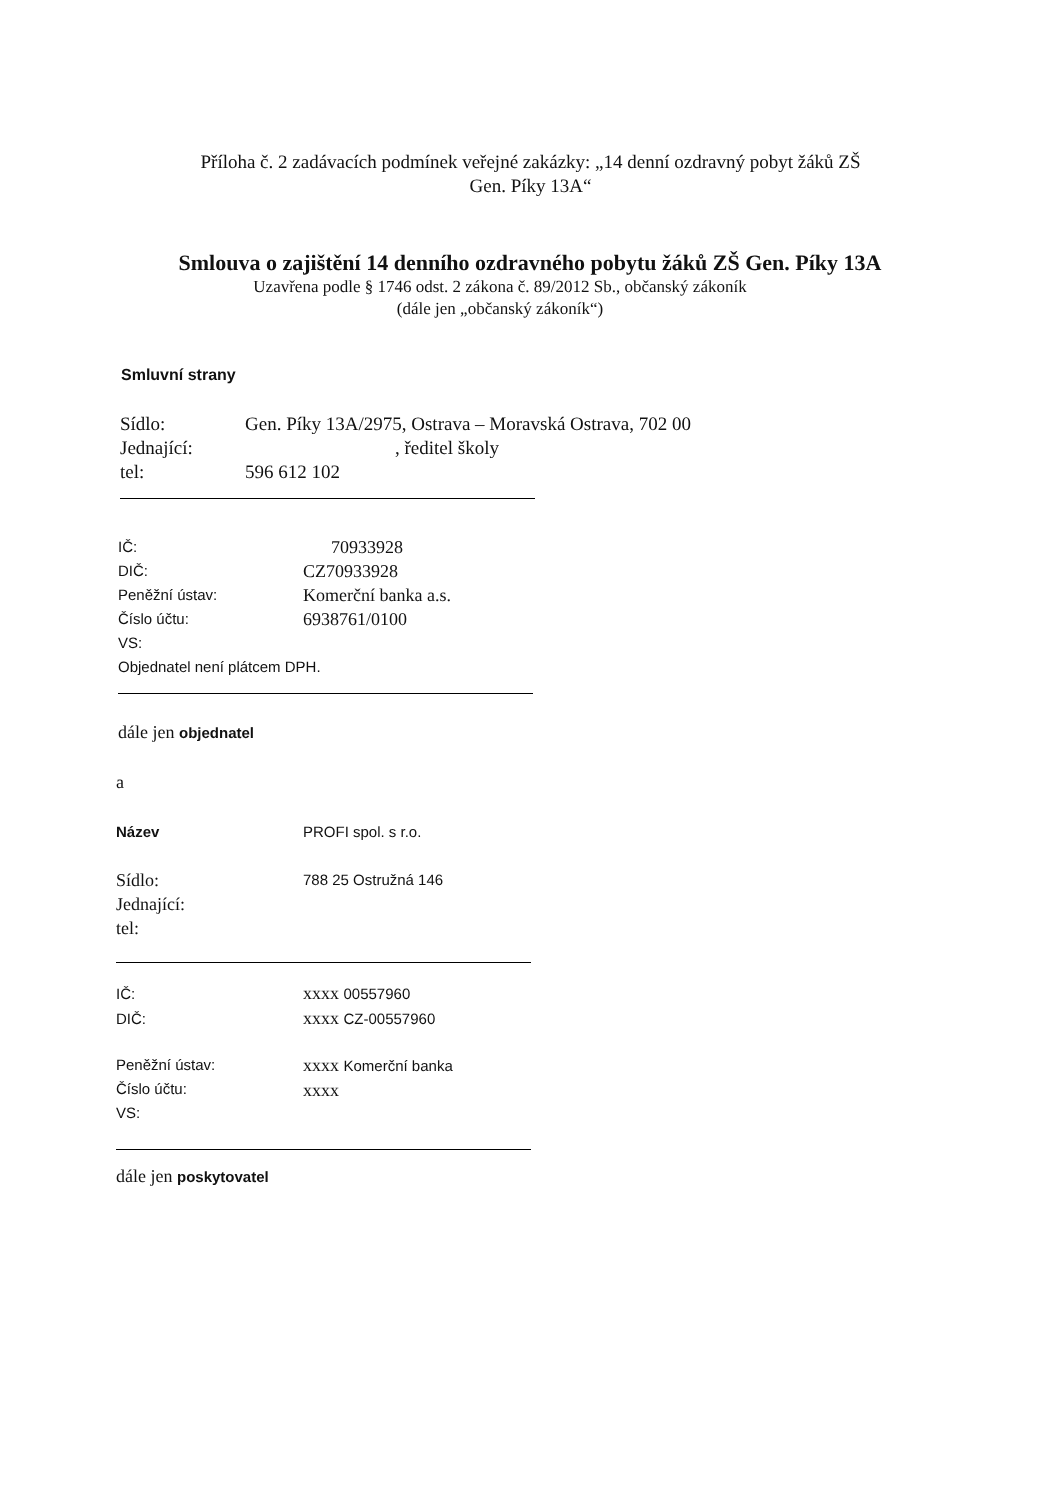Příloha č. 2 zadávacích podmínek veřejné zakázky: „14 denní ozdravný pobyt žáků ZŠ
Gen. Píky 13A“
Smlouva o zajištění 14 denního ozdravného pobytu žáků ZŠ Gen. Píky 13A
Uzavřena podle § 1746 odst. 2 zákona č. 89/2012 Sb., občanský zákoník
(dále jen „občanský zákoník“)
Smluvní strany
| Sídlo: | Gen. Píky 13A/2975, Ostrava – Moravská Ostrava, 702 00 |
| Jednající: | , ředitel školy |
| tel: | 596 612 102 |
| IČ: | 70933928 |
| DIČ: | CZ70933928 |
| Peněžní ústav: | Komerční banka a.s. |
| Číslo účtu: | 6938761/0100 |
| VS: | |
| Objednatel není plátcem DPH. | |
dále jen objednatel
a
| Název | PROFI spol. s r.o. |
| Sídlo: Jednající: tel: | 788 25 Ostružná 146 |
| IČ: DIČ: | xxxx 00557960 xxxx CZ-00557960 |
| Peněžní ústav: Číslo účtu: VS: | xxxx Komerční banka xxxx |
dále jen poskytovatel